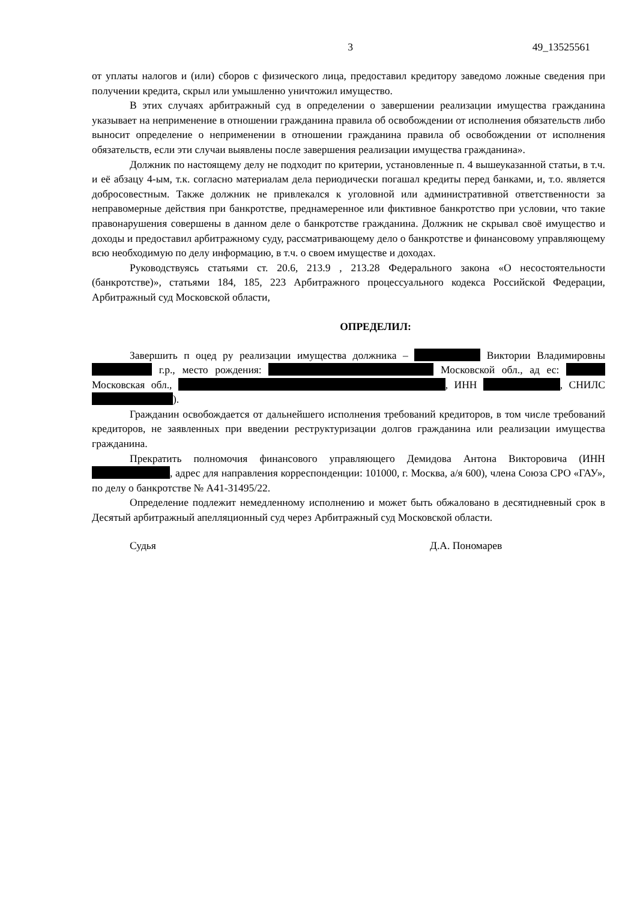3 49_13525561
от уплаты налогов и (или) сборов с физического лица, предоставил кредитору заведомо ложные сведения при получении кредита, скрыл или умышленно уничтожил имущество.
В этих случаях арбитражный суд в определении о завершении реализации имущества гражданина указывает на неприменение в отношении гражданина правила об освобождении от исполнения обязательств либо выносит определение о неприменении в отношении гражданина правила об освобождении от исполнения обязательств, если эти случаи выявлены после завершения реализации имущества гражданина».
Должник по настоящему делу не подходит по критерии, установленные п. 4 вышеуказанной статьи, в т.ч. и её абзацу 4-ым, т.к. согласно материалам дела периодически погашал кредиты перед банками, и, т.о. является добросовестным. Также должник не привлекался к уголовной или административной ответственности за неправомерные действия при банкротстве, преднамеренное или фиктивное банкротство при условии, что такие правонарушения совершены в данном деле о банкротстве гражданина. Должник не скрывал своё имущество и доходы и предоставил арбитражному суду, рассматривающему дело о банкротстве и финансовому управляющему всю необходимую по делу информацию, в т.ч. о своем имуществе и доходах.
Руководствуясь статьями ст. 20.6, 213.9 , 213.28 Федерального закона «О несостоятельности (банкротстве)», статьями 184, 185, 223 Арбитражного процессуального кодекса Российской Федерации, Арбитражный суд Московской области,
ОПРЕДЕЛИЛ:
Завершить п оцед ру реализации имущества должника – Виктории Владимировны г.р., место рождения: Московской обл., ад ес: Московская обл., , ИНН , СНИЛС ).
Гражданин освобождается от дальнейшего исполнения требований кредиторов, в том числе требований кредиторов, не заявленных при введении реструктуризации долгов гражданина или реализации имущества гражданина.
Прекратить полномочия финансового управляющего Демидова Антона Викторовича (ИНН , адрес для направления корреспонденции: 101000, г. Москва, а/я 600), члена Союза СРО «ГАУ», по делу о банкротстве № А41-31495/22.
Определение подлежит немедленному исполнению и может быть обжаловано в десятидневный срок в Десятый арбитражный апелляционный суд через Арбитражный суд Московской области.
Судья Д.А. Пономарев